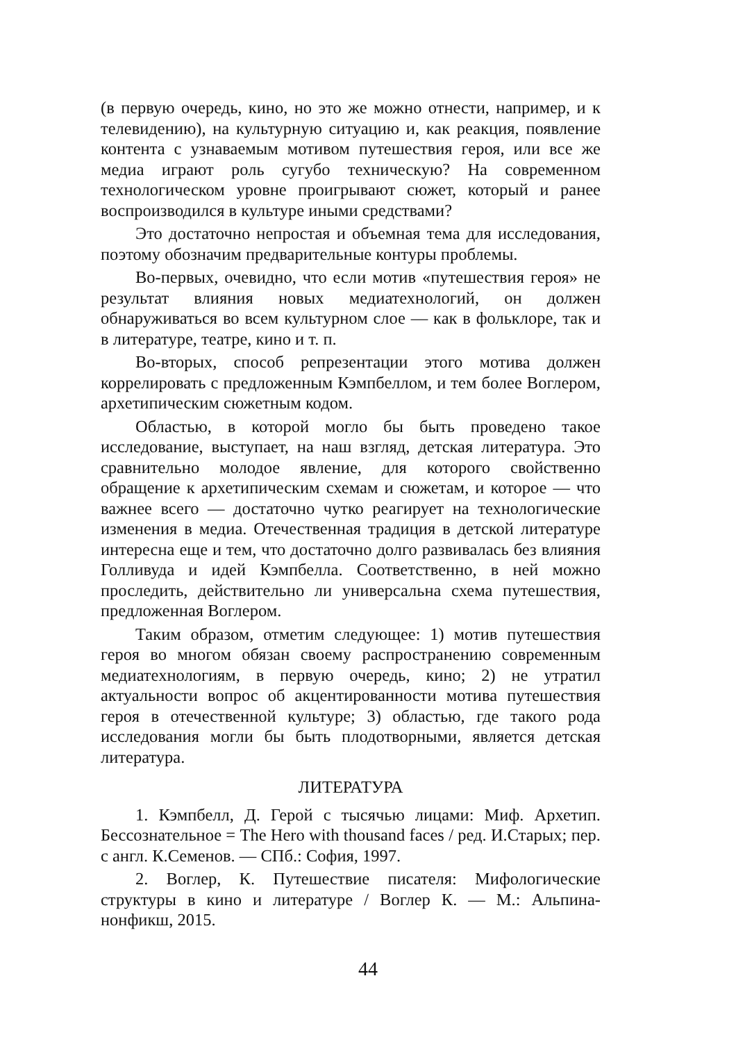(в первую очередь, кино, но это же можно отнести, например, и к телевидению), на культурную ситуацию и, как реакция, появление контента с узнаваемым мотивом путешествия героя, или все же медиа играют роль сугубо техническую? На современном технологическом уровне проигрывают сюжет, который и ранее воспроизводился в культуре иными средствами?
Это достаточно непростая и объемная тема для исследования, поэтому обозначим предварительные контуры проблемы.
Во-первых, очевидно, что если мотив «путешествия героя» не результат влияния новых медиатехнологий, он должен обнаруживаться во всем культурном слое — как в фольклоре, так и в литературе, театре, кино и т. п.
Во-вторых, способ репрезентации этого мотива должен коррелировать с предложенным Кэмпбеллом, и тем более Воглером, архетипическим сюжетным кодом.
Областью, в которой могло бы быть проведено такое исследование, выступает, на наш взгляд, детская литература. Это сравнительно молодое явление, для которого свойственно обращение к архетипическим схемам и сюжетам, и которое — что важнее всего — достаточно чутко реагирует на технологические изменения в медиа. Отечественная традиция в детской литературе интересна еще и тем, что достаточно долго развивалась без влияния Голливуда и идей Кэмпбелла. Соответственно, в ней можно проследить, действительно ли универсальна схема путешествия, предложенная Воглером.
Таким образом, отметим следующее: 1) мотив путешествия героя во многом обязан своему распространению современным медиатехнологиям, в первую очередь, кино; 2) не утратил актуальности вопрос об акцентированности мотива путешествия героя в отечественной культуре; 3) областью, где такого рода исследования могли бы быть плодотворными, является детская литература.
ЛИТЕРАТУРА
1. Кэмпбелл, Д. Герой с тысячью лицами: Миф. Архетип. Бессознательное = The Hero with thousand faces / ред. И.Старых; пер. с англ. К.Семенов. — СПб.: София, 1997.
2. Воглер, К. Путешествие писателя: Мифологические структуры в кино и литературе / Воглер К. — М.: Альпина-нонфикш, 2015.
44